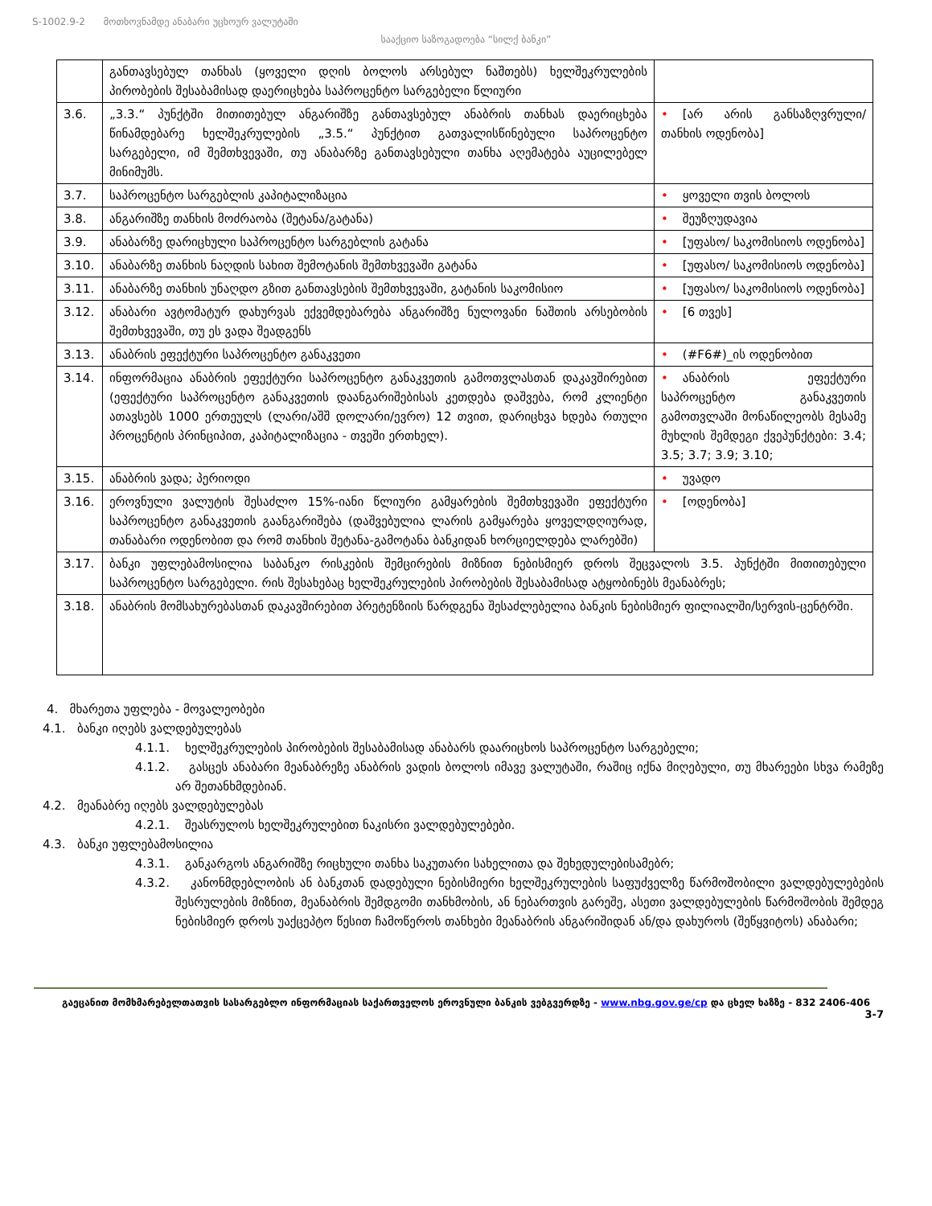S-1002.9-2 მოთხოვნამდე ანაბარი უცხოურ ვალუტაში
სააქციო საზოგადოება “სილქ ბანკი”
| | განთავსებულ თანხას (ყოველი დღის ბოლოს არსებულ ნაშთებს) ხელშეკრულების პირობების შესაბამისად დაერიცხება საპროცენტო სარგებელი წლიური | |
| 3.6. | „3.3.“ პუნქტში მითითებულ ანგარიშზე განთავსებულ ანაბრის თანხას დაერიცხება წინამდებარე ხელშეკრულების „3.5.“ პუნქტით გათვალისწინებული საპროცენტო სარგებელი, იმ შემთხვევაში, თუ ანაბარზე განთავსებული თანხა აღემატება აუცილებელ მინიმუმს. | • [არ არის განსაზღვრული/თანხის ოდენობა] |
| 3.7. | საპროცენტო სარგებლის კაპიტალიზაცია | • ყოველი თვის ბოლოს |
| 3.8. | ანგარიშზე თანხის მოძრაობა (შეტანა/გატანა) | • შეუზღუდავია |
| 3.9. | ანაბარზე დარიცხული საპროცენტო სარგებლის გატანა | • [უფასო/ საკომისიოს ოდენობა] |
| 3.10. | ანაბარზე თანხის ნაღდის სახით შემოტანის შემთხვევაში გატანა | • [უფასო/ საკომისიოს ოდენობა] |
| 3.11. | ანაბარზე თანხის უნაღდო გზით განთავსების შემთხვევაში, გატანის საკომისიო | • [უფასო/ საკომისიოს ოდენობა] |
| 3.12. | ანაბარი ავტომატურ დახურვას ექვემდებარება ანგარიშზე ნულოვანი ნაშთის არსებობის შემთხვევაში, თუ ეს ვადა შეადგენს | • [6 თვეს] |
| 3.13. | ანაბრის ეფექტური საპროცენტო განაკვეთი | • (#F6#)_ის ოდენობით |
| 3.14. | ინფორმაცია ანაბრის ეფექტური საპროცენტო განაკვეთის გამოთვლასთან დაკავშირებით (ეფექტური საპროცენტო განაკვეთის დაანგარიშებისას კეთდება დაშვება, რომ კლიენტი ათავსებს 1000 ერთეულს (ლარი/აშშ დოლარი/ევრო) 12 თვით, დარიცხვა ხდება რთული პროცენტის პრინციპით, კაპიტალიზაცია - თვეში ერთხელ). | • ანაბრის ეფექტური საპროცენტო განაკვეთის გამოთვლაში მონაწილეობს მესამე მუხლის შემდეგი ქვეპუნქტები: 3.4; 3.5; 3.7; 3.9; 3.10; |
| 3.15. | ანაბრის ვადა; პერიოდი | • უვადო |
| 3.16. | ეროვნული ვალუტის შესაძლო 15%-იანი წლიური გამყარების შემთხვევაში ეფექტური საპროცენტო განაკვეთის გაანგარიშება (დაშვებულია ლარის გამყარება ყოველდღიურად, თანაბარი ოდენობით და რომ თანხის შეტანა-გამოტანა ბანკიდან ხორციელდება ლარებში) | • [ოდენობა] |
| 3.17. | ბანკი უფლებამოსილია საბანკო რისკების შემცირების მიზნით ნებისმიერ დროს შეცვალოს 3.5. პუნქტში მითითებული საპროცენტო სარგებელი. რის შესახებაც ხელშეკრულების პირობების შესაბამისად ატყობინებს მეანაბრეს; | |
| 3.18. | ანაბრის მომსახურებასთან დაკავშირებით პრეტენზიის წარდგენა შესაძლებელია ბანკის ნებისმიერ ფილიალში/სერვის-ცენტრში. | |
4. მხარეთა უფლება - მოვალეობები
4.1. ბანკი იღებს ვალდებულებას
4.1.1. ხელშეკრულების პირობების შესაბამისად ანაბარს დაარიცხოს საპროცენტო სარგებელი;
4.1.2. გასცეს ანაბარი მეანაბრეზე ანაბრის ვადის ბოლოს იმავე ვალუტაში, რაშიც იქნა მიღებული, თუ მხარეები სხვა რამეზე არ შეთანხმდებიან.
4.2. მეანაბრე იღებს ვალდებულებას
4.2.1. შეასრულოს ხელშეკრულებით ნაკისრი ვალდებულებები.
4.3. ბანკი უფლებამოსილია
4.3.1. განკარგოს ანგარიშზე რიცხული თანხა საკუთარი სახელითა და შეხედულებისამებრ;
4.3.2. კანონმდებლობის ან ბანკთან დადებული ნებისმიერი ხელშეკრულების საფუძველზე წარმოშობილი ვალდებულებების შესრულების მიზნით, მეანაბრის შემდგომი თანხმობის, ან ნებართვის გარეშე, ასეთი ვალდებულების წარმოშობის შემდეგ ნებისმიერ დროს უაქცეპტო წესით ჩამოწეროს თანხები მეანაბრის ანგარიშიდან ან/და დახუროს (შეწყვიტოს) ანაბარი;
გაეცანით მომხმარებელთათვის სასარგებლო ინფორმაციას საქართველოს ეროვნული ბანკის ვებგვერდზე - www.nbg.gov.ge/cp და ცხელ ხაზზე - 832 2406-406
3-7